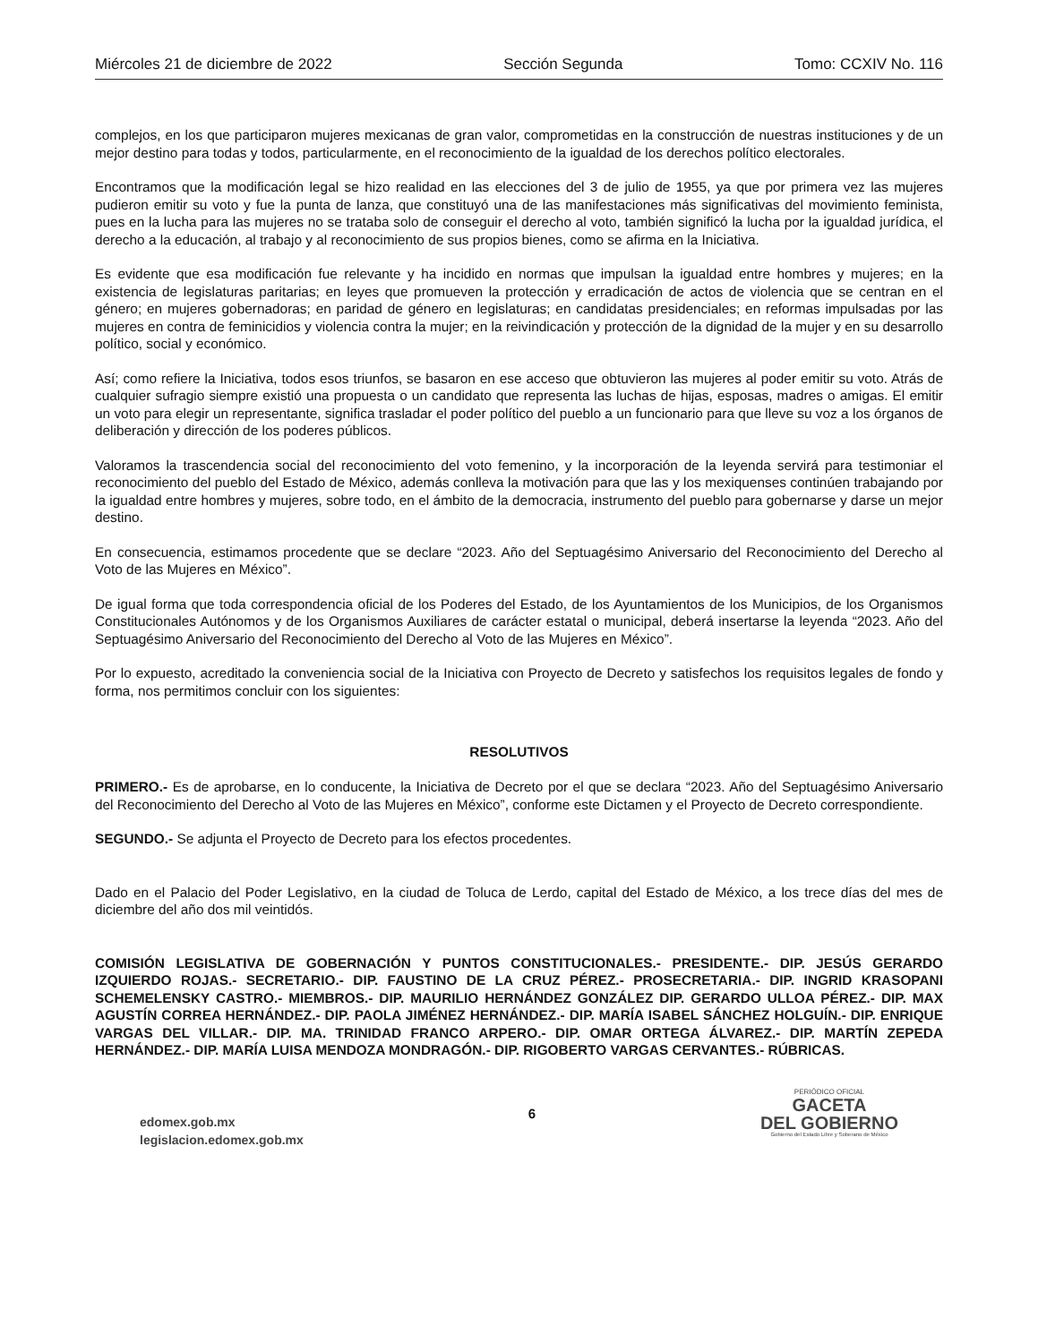Miércoles 21 de diciembre de 2022 Sección Segunda Tomo: CCXIV No. 116
complejos, en los que participaron mujeres mexicanas de gran valor, comprometidas en la construcción de nuestras instituciones y de un mejor destino para todas y todos, particularmente, en el reconocimiento de la igualdad de los derechos político electorales.
Encontramos que la modificación legal se hizo realidad en las elecciones del 3 de julio de 1955, ya que por primera vez las mujeres pudieron emitir su voto y fue la punta de lanza, que constituyó una de las manifestaciones más significativas del movimiento feminista, pues en la lucha para las mujeres no se trataba solo de conseguir el derecho al voto, también significó la lucha por la igualdad jurídica, el derecho a la educación, al trabajo y al reconocimiento de sus propios bienes, como se afirma en la Iniciativa.
Es evidente que esa modificación fue relevante y ha incidido en normas que impulsan la igualdad entre hombres y mujeres; en la existencia de legislaturas paritarias; en leyes que promueven la protección y erradicación de actos de violencia que se centran en el género; en mujeres gobernadoras; en paridad de género en legislaturas; en candidatas presidenciales; en reformas impulsadas por las mujeres en contra de feminicidios y violencia contra la mujer; en la reivindicación y protección de la dignidad de la mujer y en su desarrollo político, social y económico.
Así; como refiere la Iniciativa, todos esos triunfos, se basaron en ese acceso que obtuvieron las mujeres al poder emitir su voto. Atrás de cualquier sufragio siempre existió una propuesta o un candidato que representa las luchas de hijas, esposas, madres o amigas. El emitir un voto para elegir un representante, significa trasladar el poder político del pueblo a un funcionario para que lleve su voz a los órganos de deliberación y dirección de los poderes públicos.
Valoramos la trascendencia social del reconocimiento del voto femenino, y la incorporación de la leyenda servirá para testimoniar el reconocimiento del pueblo del Estado de México, además conlleva la motivación para que las y los mexiquenses continúen trabajando por la igualdad entre hombres y mujeres, sobre todo, en el ámbito de la democracia, instrumento del pueblo para gobernarse y darse un mejor destino.
En consecuencia, estimamos procedente que se declare “2023. Año del Septuagésimo Aniversario del Reconocimiento del Derecho al Voto de las Mujeres en México”.
De igual forma que toda correspondencia oficial de los Poderes del Estado, de los Ayuntamientos de los Municipios, de los Organismos Constitucionales Autónomos y de los Organismos Auxiliares de carácter estatal o municipal, deberá insertarse la leyenda “2023. Año del Septuagésimo Aniversario del Reconocimiento del Derecho al Voto de las Mujeres en México”.
Por lo expuesto, acreditado la conveniencia social de la Iniciativa con Proyecto de Decreto y satisfechos los requisitos legales de fondo y forma, nos permitimos concluir con los siguientes:
RESOLUTIVOS
PRIMERO.- Es de aprobarse, en lo conducente, la Iniciativa de Decreto por el que se declara “2023. Año del Septuagésimo Aniversario del Reconocimiento del Derecho al Voto de las Mujeres en México”, conforme este Dictamen y el Proyecto de Decreto correspondiente.
SEGUNDO.- Se adjunta el Proyecto de Decreto para los efectos procedentes.
Dado en el Palacio del Poder Legislativo, en la ciudad de Toluca de Lerdo, capital del Estado de México, a los trece días del mes de diciembre del año dos mil veintidós.
COMISIÓN LEGISLATIVA DE GOBERNACIÓN Y PUNTOS CONSTITUCIONALES.- PRESIDENTE.- DIP. JESÚS GERARDO IZQUIERDO ROJAS.- SECRETARIO.- DIP. FAUSTINO DE LA CRUZ PÉREZ.- PROSECRETARIA.- DIP. INGRID KRASOPANI SCHEMELENSKY CASTRO.- MIEMBROS.- DIP. MAURILIO HERNÁNDEZ GONZÁLEZ DIP. GERARDO ULLOA PÉREZ.- DIP. MAX AGUSTÍN CORREA HERNÁNDEZ.- DIP. PAOLA JIMÉNEZ HERNÁNDEZ.- DIP. MARÍA ISABEL SÁNCHEZ HOLGUÍN.- DIP. ENRIQUE VARGAS DEL VILLAR.- DIP. MA. TRINIDAD FRANCO ARPERO.- DIP. OMAR ORTEGA ÁLVAREZ.- DIP. MARTÍN ZEPEDA HERNÁNDEZ.- DIP. MARÍA LUISA MENDOZA MONDRAGÓN.- DIP. RIGOBERTO VARGAS CERVANTES.- RÚBRICAS.
edomex.gob.mx
legislacion.edomex.gob.mx
6
PERIÓDICO OFICIAL
GACETA
DEL GOBIERNO
Gobierno del Estado Libre y Soberano de México